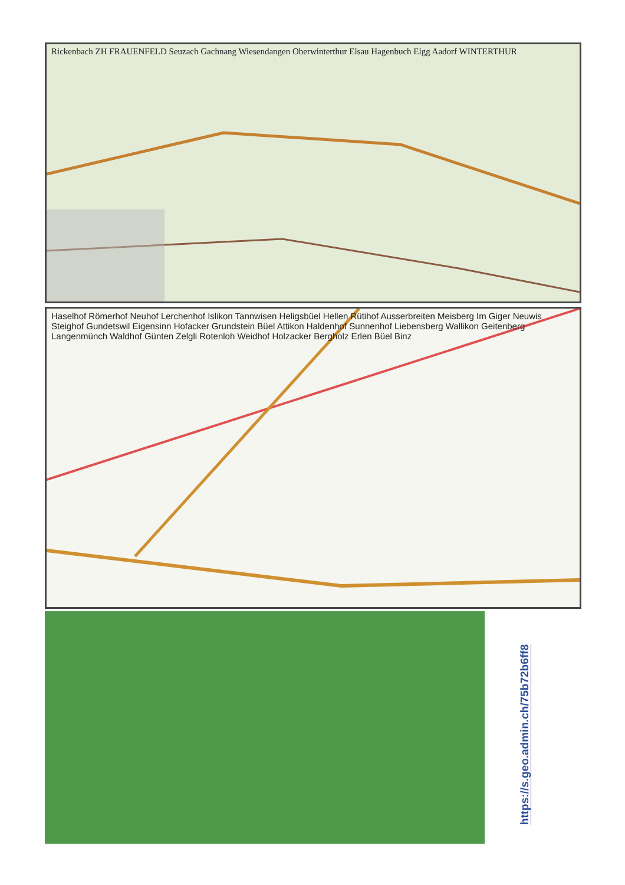Rickenbach ZH FRAUENFELD Seuzach Gachnang Wiesendangen Oberwinterthur Elsau Hagenbuch Elgg Aadorf WINTERTHUR
Haselhof Römerhof Neuhof Lerchenhof Islikon Tannwisen Heligsbüel Hellen Rütihof Ausserbreiten Meisberg Im Giger Neuwis Steighof Gundetswil Eigensinn Hofacker Grundstein Büel Attikon Haldenhof Sunnenhof Liebensberg Wallikon Geitenberg Langenmünch Waldhof Günten Zelgli Rotenloh Weidhof Holzacker Bergholz Erlen Büel Binz
https://s.geo.admin.ch/75b72b6ff8